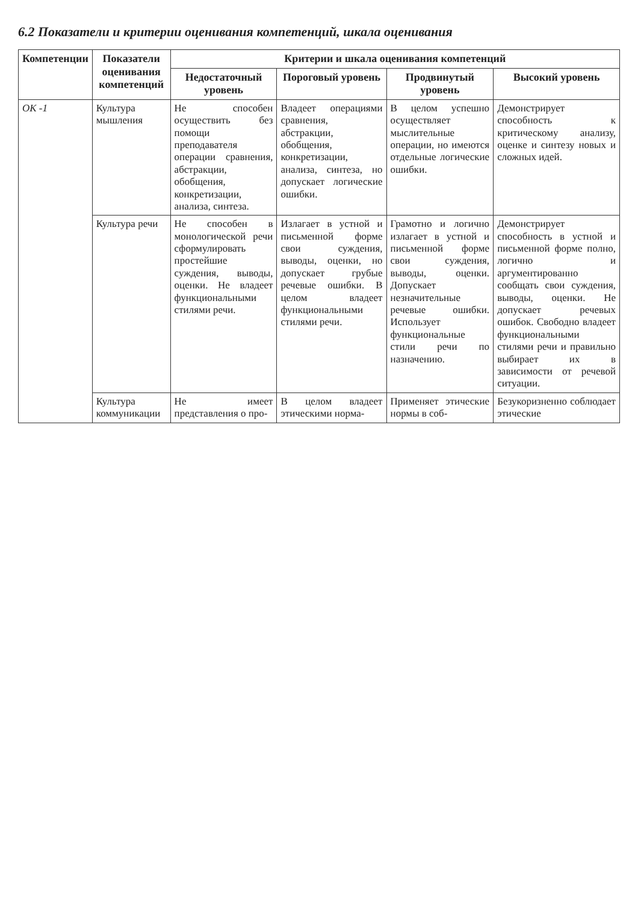6.2 Показатели и критерии оценивания компетенций, шкала оценивания
| Компетенции | Показатели оценивания компетенций | Критерии и шкала оценивания компетенций | | | |
| --- | --- | --- | --- | --- | --- |
| | | Недостаточный уровень | Пороговый уровень | Продвинутый уровень | Высокий уровень |
| ОК -1 | Культура мышления | Не способен осуществить без помощи преподавателя операции сравнения, абстракции, обобщения, конкретизации, анализа, синтеза. | Владеет операциями сравнения, абстракции, обобщения, конкретизации, анализа, синтеза, но допускает логические ошибки. | В целом успешно осуществляет мыслительные операции, но имеются отдельные логические ошибки. | Демонстрирует способность к критическому анализу, оценке и синтезу новых и сложных идей. |
| | Культура речи | Не способен в монологической речи сформулировать простейшие суждения, выводы, оценки. Не владеет функциональными стилями речи. | Излагает в устной и письменной форме свои суждения, выводы, оценки, но допускает грубые речевые ошибки. В целом владеет функциональными стилями речи. | Грамотно и логично излагает в устной и письменной форме свои суждения, выводы, оценки. Допускает незначительные речевые ошибки. Использует функциональные стили речи по назначению. | Демонстрирует способность в устной и письменной форме полно, логично и аргументированно сообщать свои суждения, выводы, оценки. Не допускает речевых ошибок. Свободно владеет функциональными стилями речи и правильно выбирает их в зависимости от речевой ситуации. |
| | Культура коммуникации | Не имеет представления о про- | В целом владеет этическими норма- | Применяет этические нормы в соб- | Безукоризненно соблюдает этические |